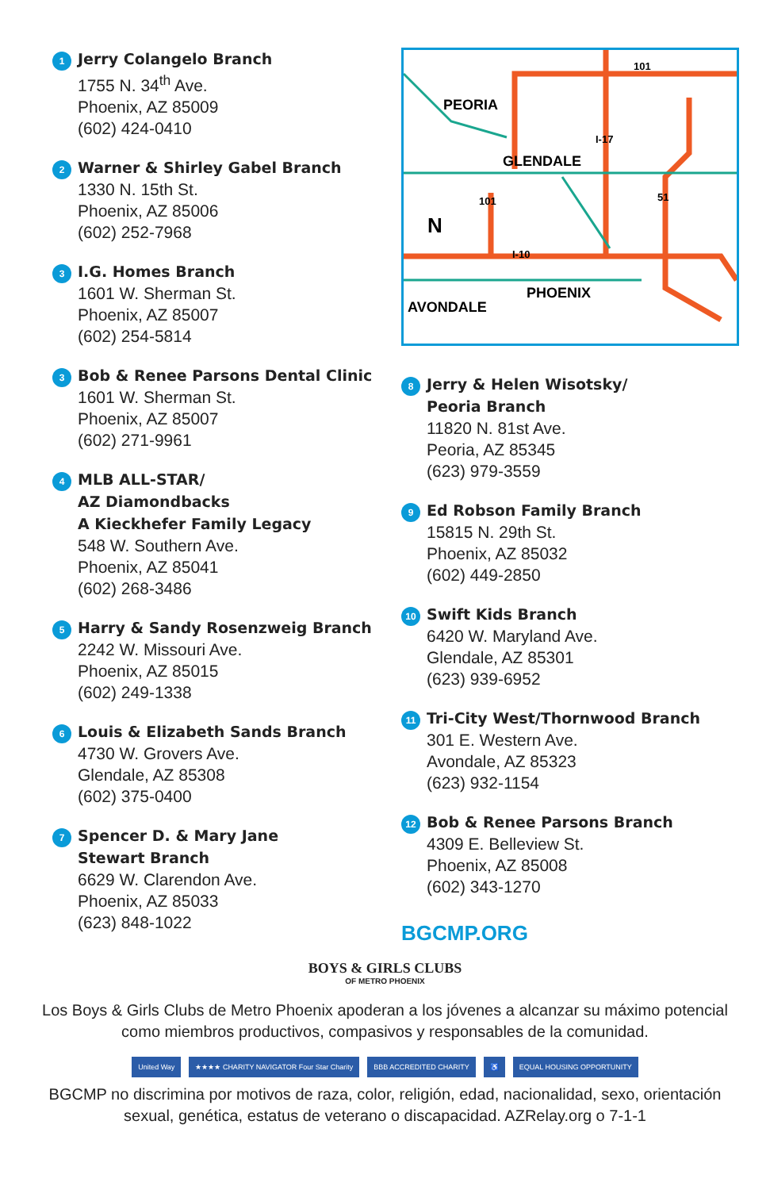1
Jerry Colangelo Branch
1755 N. 34<sup>th</sup> Ave.
Phoenix, AZ 85009
(602) 424-0410
2
Warner & Shirley Gabel Branch
1330 N. 15th St.
Phoenix, AZ 85006
(602) 252-7968
3
I.G. Homes Branch
1601 W. Sherman St.
Phoenix, AZ 85007
(602) 254-5814
3
Bob & Renee Parsons Dental Clinic
1601 W. Sherman St.
Phoenix, AZ 85007
(602) 271-9961
4
MLB ALL-STAR/
AZ Diamondbacks
A Kieckhefer Family Legacy
548 W. Southern Ave.
Phoenix, AZ 85041
(602) 268-3486
5
Harry & Sandy Rosenzweig Branch
2242 W. Missouri Ave.
Phoenix, AZ 85015
(602) 249-1338
6
Louis & Elizabeth Sands Branch
4730 W. Grovers Ave.
Glendale, AZ 85308
(602) 375-0400
7
Spencer D. & Mary Jane
Stewart Branch
6629 W. Clarendon Ave.
Phoenix, AZ 85033
(623) 848-1022
PEORIA
GLENDALE
PHOENIX
AVONDALE
N
101
I-17
51
101
I-10
8
Jerry & Helen Wisotsky/
Peoria Branch
11820 N. 81st Ave.
Peoria, AZ 85345
(623) 979-3559
9
Ed Robson Family Branch
15815 N. 29th St.
Phoenix, AZ 85032
(602) 449-2850
10
Swift Kids Branch
6420 W. Maryland Ave.
Glendale, AZ 85301
(623) 939-6952
11
Tri-City West/Thornwood Branch
301 E. Western Ave.
Avondale, AZ 85323
(623) 932-1154
12
Bob & Renee Parsons Branch
4309 E. Belleview St.
Phoenix, AZ 85008
(602) 343-1270
BGCMP.ORG
BOYS & GIRLS CLUBS
OF METRO PHOENIX
Los Boys & Girls Clubs de Metro Phoenix apoderan a los jóvenes a alcanzar su máximo potencial como miembros productivos, compasivos y responsables de la comunidad.
United Way ★★★★ CHARITY NAVIGATOR Four Star Charity BBB ACCREDITED CHARITY ♿ EQUAL HOUSING OPPORTUNITY
BGCMP no discrimina por motivos de raza, color, religión, edad, nacionalidad, sexo, orientación sexual, genética, estatus de veterano o discapacidad. AZRelay.org o 7-1-1